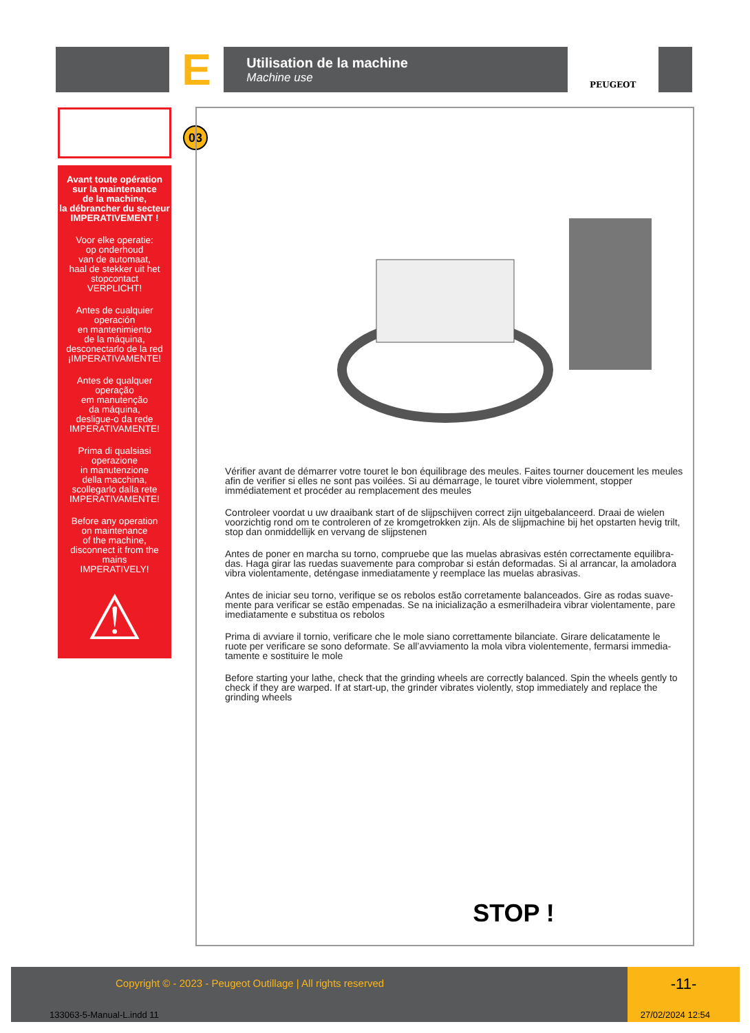E
Utilisation de la machine
Machine use
PEUGEOT
Avant toute opération
sur la maintenance
de la machine,
la débrancher du secteur
IMPERATIVEMENT !
Voor elke operatie:
op onderhoud
van de automaat,
haal de stekker uit het
stopcontact
VERPLICHT!
Antes de cualquier
operación
en mantenimiento
de la máquina,
desconectarlo de la red
¡IMPERATIVAMENTE!
Antes de qualquer operação
em manutenção
da máquina,
desligue-o da rede
IMPERATIVAMENTE!
Prima di qualsiasi
operazione
in manutenzione
della macchina,
scollegarlo dalla rete
IMPERATIVAMENTE!
Before any operation
on maintenance
of the machine,
disconnect it from the mains
IMPERATIVELY!
⚠
03
Vérifier avant de démarrer votre touret le bon équilibrage des meules. Faites tourner doucement les meules afin de verifier si elles ne sont pas voilées. Si au démarrage, le touret vibre violemment, stopper immédiatement et procéder au remplacement des meules
Controleer voordat u uw draaibank start of de slijpschijven correct zijn uitgebalanceerd. Draai de wielen voorzichtig rond om te controleren of ze kromgetrokken zijn. Als de slijpmachine bij het opstarten hevig trilt, stop dan onmiddellijk en vervang de slijpstenen
Antes de poner en marcha su torno, compruebe que las muelas abrasivas estén correctamente equilibra-das. Haga girar las ruedas suavemente para comprobar si están deformadas. Si al arrancar, la amoladora vibra violentamente, deténgase inmediatamente y reemplace las muelas abrasivas.
Antes de iniciar seu torno, verifique se os rebolos estão corretamente balanceados. Gire as rodas suave-mente para verificar se estão empenadas. Se na inicialização a esmerilhadeira vibrar violentamente, pare imediatamente e substitua os rebolos
Prima di avviare il tornio, verificare che le mole siano correttamente bilanciate. Girare delicatamente le ruote per verificare se sono deformate. Se all’avviamento la mola vibra violentemente, fermarsi immedia-tamente e sostituire le mole
Before starting your lathe, check that the grinding wheels are correctly balanced. Spin the wheels gently to check if they are warped. If at start-up, the grinder vibrates violently, stop immediately and replace the grinding wheels
STOP !
Copyright © - 2023 - Peugeot Outillage | All rights reserved
-11-
133063-5-Manual-L.indd 11 27/02/2024 12:54